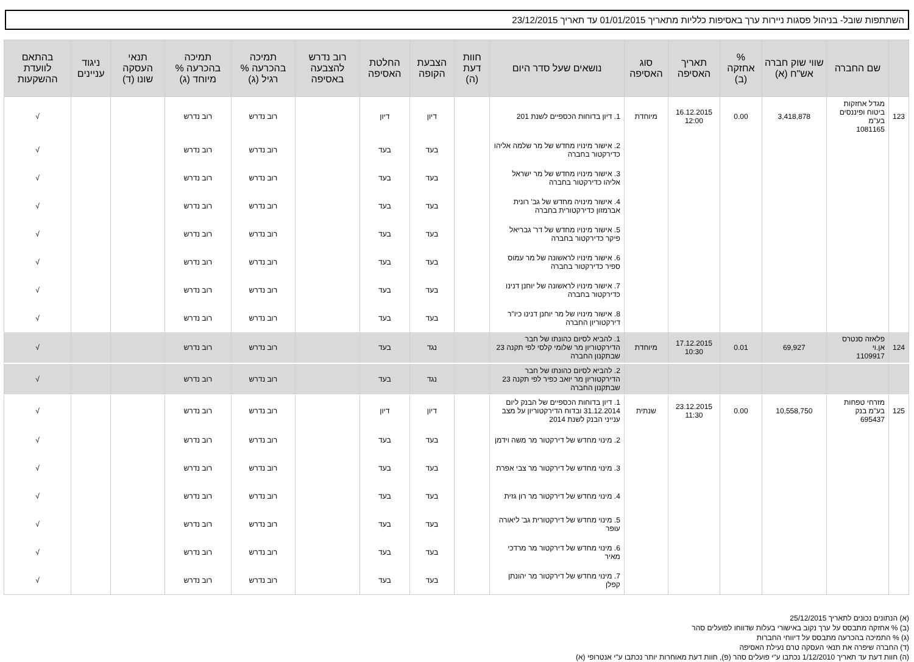השתתפות שובל- בניהול פסגות ניירות ערך באסיפות כלליות מתאריך 01/01/2015 עד תאריך 23/12/2015
| | שם החברה | שווי שוק חברה אש"ח (א) | % אחזקה (ב) | תאריך האסיפה | סוג האסיפה | נושאים שעל סדר היום | חוות דעת (ה) | הצבעת הקופה | החלטת האסיפה | רוב נדרש להצבעה באסיפה | תמיכה בהכרעה % רגיל (ג) | תמיכה בהכרעה % מיוחד (ג) | תנאי העסקה שונו (ד) | ניגוד עניינים | בהתאם לוועדת ההשקעות |
| --- | --- | --- | --- | --- | --- | --- | --- | --- | --- | --- | --- | --- | --- | --- | --- |
| 123 | מגדל אחזקות ביטוח ופיננסים בע"מ 1081165 | 3,418,878 | 0.00 | 16.12.2015 12:00 | מיוחדת | 1. דיון בדוחות הכספיים לשנת 201 | | דיון | דיון | | רוב נדרש | רוב נדרש | | | √ |
| | | | | | | 2. אישור מינויו מחדש של מר שלמה אליהו כדירקטור בחברה | | בעד | בעד | | רוב נדרש | רוב נדרש | | | √ |
| | | | | | | 3. אישור מינויו מחדש של מר ישראל אליהו כדירקטור בחברה | | בעד | בעד | | רוב נדרש | רוב נדרש | | | √ |
| | | | | | | 4. אישור מינויה מחדש של גב' רונית אברמזון כדירקטורית בחברה | | בעד | בעד | | רוב נדרש | רוב נדרש | | | √ |
| | | | | | | 5. אישור מינויו מחדש של דר' גבריאל פיקר כדירקטור בחברה | | בעד | בעד | | רוב נדרש | רוב נדרש | | | √ |
| | | | | | | 6. אישור מינויו לראשונה של מר עמוס ספיר כדירקטור בחברה | | בעד | בעד | | רוב נדרש | רוב נדרש | | | √ |
| | | | | | | 7. אישור מינויו לראשונה של יוחנן דנינו כדירקטור בחברה | | בעד | בעד | | רוב נדרש | רוב נדרש | | | √ |
| | | | | | | 8. אישור מינויו של מר יוחנן דנינו כיו"ר דירקטוריון החברה | | בעד | בעד | | רוב נדרש | רוב נדרש | | | √ |
| 124 | פלאזה סנטרס אן.וי 1109917 | 69,927 | 0.01 | 17.12.2015 10:30 | מיוחדת | 1. להביא לסיום כהונתו של חבר הדירקטוריון מר שלומי קלסי לפי תקנה 23 שבתקנון החברה | | נגד | בעד | | רוב נדרש | רוב נדרש | | | √ |
| | | | | | | 2. להביא לסיום כהונתו של חבר הדירקטוריון מר יואב כפיר לפי תקנה 23 שבתקנון החברה | | נגד | בעד | | רוב נדרש | רוב נדרש | | | √ |
| 125 | מזרחי טפחות בע"מ בנק 695437 | 10,558,750 | 0.00 | 23.12.2015 11:30 | שנתית | 1. דיון בדוחות הכספיים של הבנק ליום 31.12.2014 ובדוח הדירקטוריון על מצב ענייני הבנק לשנת 2014 | | דיון | דיון | | רוב נדרש | רוב נדרש | | | √ |
| | | | | | | 2. מינוי מחדש של דירקטור מר משה וידמן | | בעד | בעד | | רוב נדרש | רוב נדרש | | | √ |
| | | | | | | 3. מינוי מחדש של דירקטור מר צבי אפרת | | בעד | בעד | | רוב נדרש | רוב נדרש | | | √ |
| | | | | | | 4. מינוי מחדש של דירקטור מר רון גזית | | בעד | בעד | | רוב נדרש | רוב נדרש | | | √ |
| | | | | | | 5. מינוי מחדש של דירקטורית גב' ליאורה עופר | | בעד | בעד | | רוב נדרש | רוב נדרש | | | √ |
| | | | | | | 6. מינוי מחדש של דירקטור מר מרדכי מאיר | | בעד | בעד | | רוב נדרש | רוב נדרש | | | √ |
| | | | | | | 7. מינוי מחדש של דירקטור מר יהונתן קפלן | | בעד | בעד | | רוב נדרש | רוב נדרש | | | √ |
(א) הנתונים נכונים לתאריך 25/12/2015
(ב) % אחזקה מתבסס על ערך נקוב באישורי בעלות שדווחו לפועלים סהר
(ג) % התמיכה בהכרעה מתבסס על דיווחי החברות
(ד) החברה שיפרה את תנאי העסקה טרם נעילת האסיפה
(ה) חוות דעת עד תאריך 1/12/2010 נכתבו ע"י פועלים סהר (פ), חוות דעת מאוחרות יותר נכתבו ע"י אנטרופי (א)